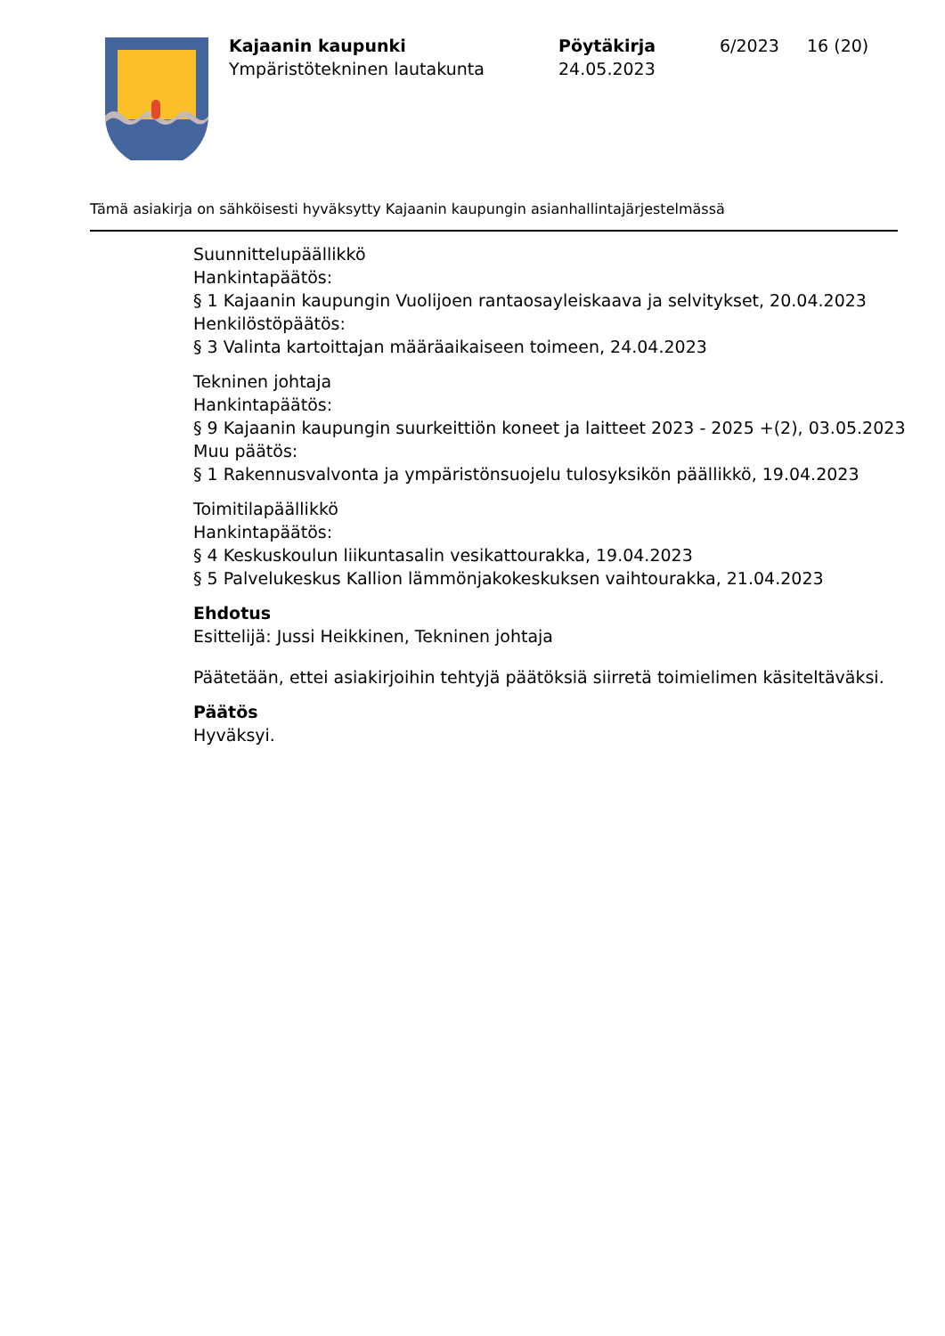Kajaanin kaupunki
Ympäristötekninen lautakunta
Pöytäkirja
24.05.2023
6/2023 16 (20)
Tämä asiakirja on sähköisesti hyväksytty Kajaanin kaupungin asianhallintajärjestelmässä
Suunnittelupäällikkö
Hankintapäätös:
§ 1 Kajaanin kaupungin Vuolijoen rantaosayleiskaava ja selvitykset, 20.04.2023
Henkilöstöpäätös:
§ 3 Valinta kartoittajan määräaikaiseen toimeen, 24.04.2023
Tekninen johtaja
Hankintapäätös:
§ 9 Kajaanin kaupungin suurkeittiön koneet ja laitteet 2023 - 2025 +(2), 03.05.2023
Muu päätös:
§ 1 Rakennusvalvonta ja ympäristönsuojelu tulosyksikön päällikkö, 19.04.2023
Toimitilapäällikkö
Hankintapäätös:
§ 4 Keskuskoulun liikuntasalin vesikattourakka, 19.04.2023
§ 5 Palvelukeskus Kallion lämmönjakokeskuksen vaihtourakka, 21.04.2023
Ehdotus
Esittelijä: Jussi Heikkinen, Tekninen johtaja
Päätetään, ettei asiakirjoihin tehtyjä päätöksiä siirretä toimielimen käsiteltäväksi.
Päätös
Hyväksyi.